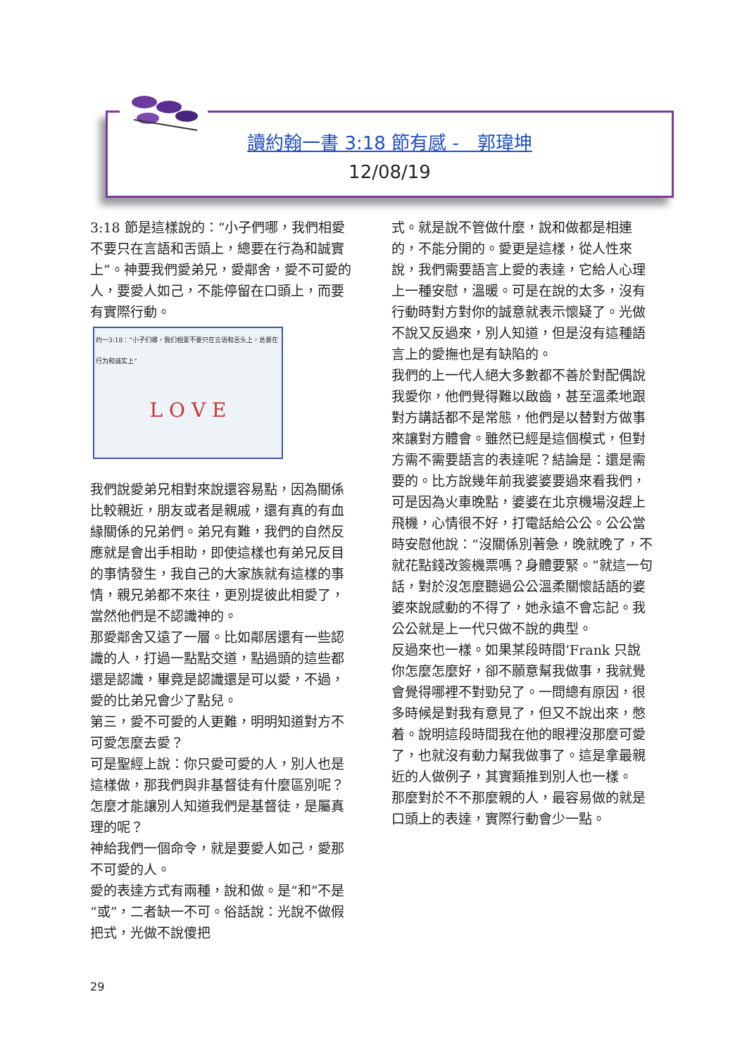讀約翰一書 3:18 節有感 -　郭瑋坤
12/08/19
3:18 節是這樣說的：“小子們哪，我們相愛不要只在言語和舌頭上，總要在行為和誠實上”。神要我們愛弟兄，愛鄰舍，愛不可愛的人，要愛人如己，不能停留在口頭上，而要有實際行動。
约一3:18：“小子们哪，我们相爱不要只在言语和舌头上，总要在行为和诚实上”
L O V E
我們說愛弟兄相對來說還容易點，因為關係比較親近，朋友或者是親戚，還有真的有血緣關係的兄弟們。弟兄有難，我們的自然反應就是會出手相助，即使這樣也有弟兄反目的事情發生，我自己的大家族就有這樣的事情，親兄弟都不來往，更別提彼此相愛了，當然他們是不認識神的。
那愛鄰舍又遠了一層。比如鄰居還有一些認識的人，打過一點點交道，點過頭的這些都還是認識，畢竟是認識還是可以愛，不過，愛的比弟兄會少了點兒。
第三，愛不可愛的人更難，明明知道對方不可愛怎麼去愛？
可是聖經上說：你只愛可愛的人，別人也是這樣做，那我們與非基督徒有什麼區別呢？怎麼才能讓別人知道我們是基督徒，是屬真理的呢？
神給我們一個命令，就是要愛人如己，愛那不可愛的人。
愛的表達方式有兩種，說和做。是“和”不是“或”，二者缺一不可。俗話說：光說不做假把式，光做不說傻把
式。就是說不管做什麼，說和做都是相連的，不能分開的。愛更是這樣，從人性來說，我們需要語言上愛的表達，它給人心理上一種安慰，溫暖。可是在說的太多，沒有行動時對方對你的誠意就表示懷疑了。光做不說又反過來，別人知道，但是沒有這種語言上的愛撫也是有缺陷的。
我們的上一代人絕大多數都不善於對配偶說我愛你，他們覺得難以啟齒，甚至溫柔地跟對方講話都不是常態，他們是以替對方做事來讓對方體會。雖然已經是這個模式，但對方需不需要語言的表達呢？結論是：還是需要的。比方說幾年前我婆婆要過來看我們，可是因為火車晚點，婆婆在北京機場沒趕上飛機，心情很不好，打電話給公公。公公當時安慰他說：“沒關係別著急，晚就晚了，不就花點錢改簽機票嗎？身體要緊。”就這一句話，對於沒怎麼聽過公公溫柔關懷話語的婆婆來說感動的不得了，她永遠不會忘記。我公公就是上一代只做不說的典型。
反過來也一樣。如果某段時間’Frank 只說你怎麼怎麼好，卻不願意幫我做事，我就覺會覺得哪裡不對勁兒了。一問總有原因，很多時候是對我有意見了，但又不說出來，憋着。說明這段時間我在他的眼裡沒那麼可愛了，也就沒有動力幫我做事了。這是拿最親近的人做例子，其實類推到別人也一樣。
那麼對於不不那麼親的人，最容易做的就是口頭上的表達，實際行動會少一點。
29